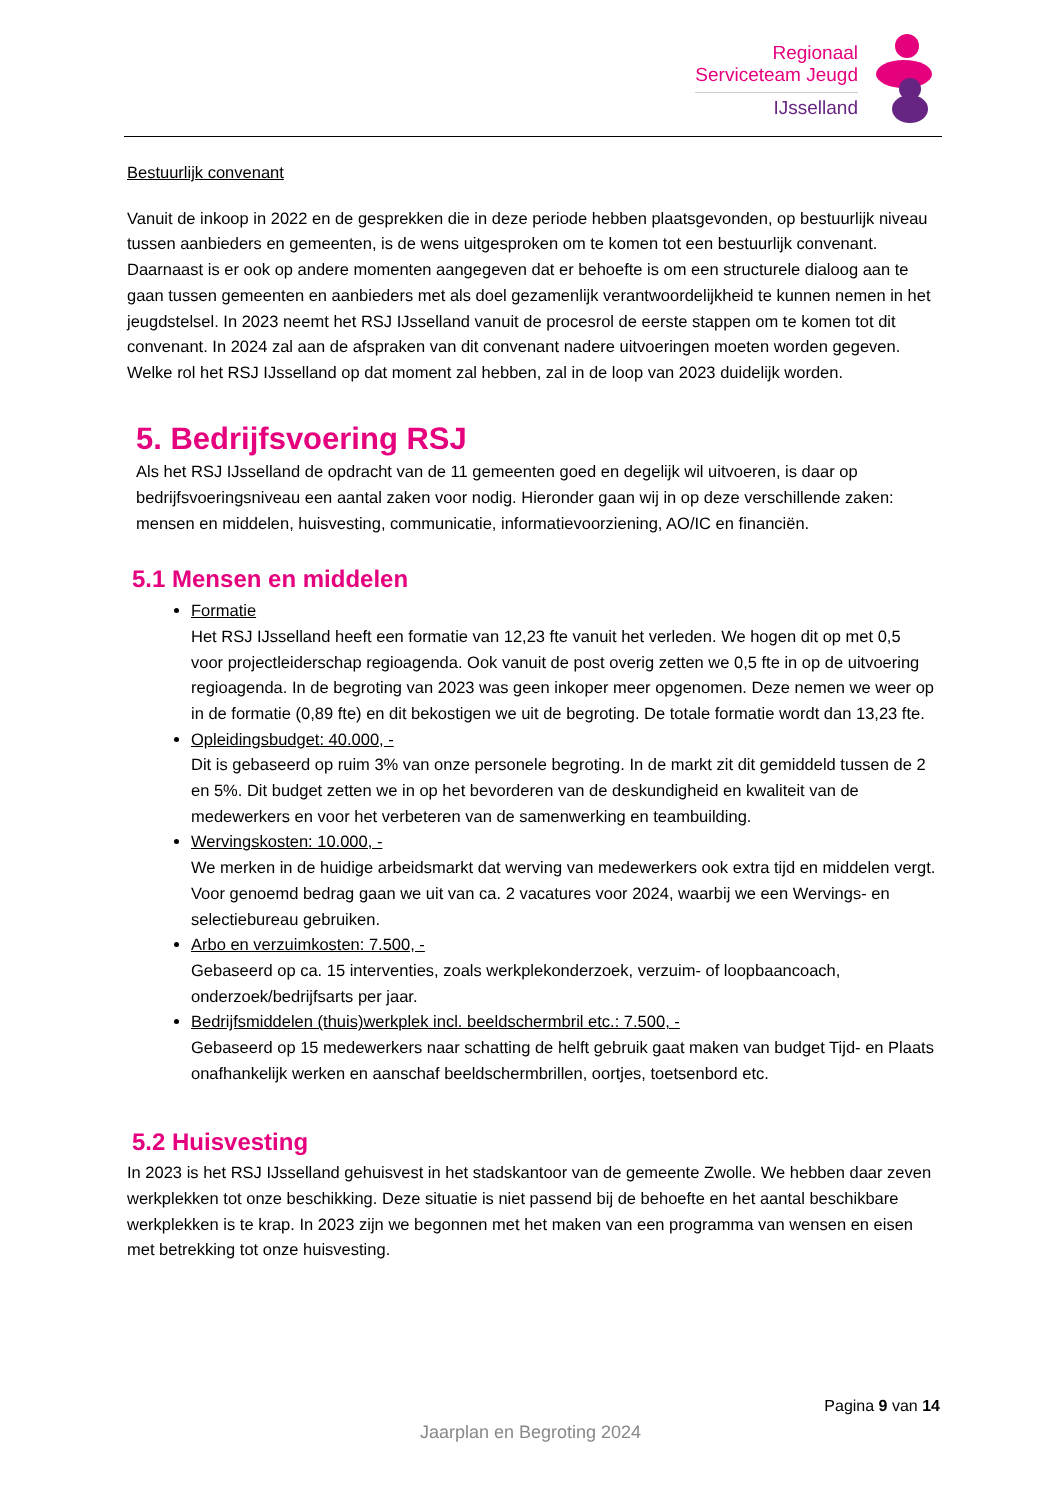Regionaal
Serviceteam Jeugd
IJsselland
Bestuurlijk convenant
Vanuit de inkoop in 2022 en de gesprekken die in deze periode hebben plaatsgevonden, op bestuurlijk niveau tussen aanbieders en gemeenten, is de wens uitgesproken om te komen tot een bestuurlijk convenant. Daarnaast is er ook op andere momenten aangegeven dat er behoefte is om een structurele dialoog aan te gaan tussen gemeenten en aanbieders met als doel gezamenlijk verantwoordelijkheid te kunnen nemen in het jeugdstelsel. In 2023 neemt het RSJ IJsselland vanuit de procesrol de eerste stappen om te komen tot dit convenant. In 2024 zal aan de afspraken van dit convenant nadere uitvoeringen moeten worden gegeven. Welke rol het RSJ IJsselland op dat moment zal hebben, zal in de loop van 2023 duidelijk worden.
5. Bedrijfsvoering RSJ
Als het RSJ IJsselland de opdracht van de 11 gemeenten goed en degelijk wil uitvoeren, is daar op bedrijfsvoeringsniveau een aantal zaken voor nodig. Hieronder gaan wij in op deze verschillende zaken: mensen en middelen, huisvesting, communicatie, informatievoorziening, AO/IC en financiën.
5.1 Mensen en middelen
Formatie
Het RSJ IJsselland heeft een formatie van 12,23 fte vanuit het verleden. We hogen dit op met 0,5 voor projectleiderschap regioagenda. Ook vanuit de post overig zetten we 0,5 fte in op de uitvoering regioagenda. In de begroting van 2023 was geen inkoper meer opgenomen. Deze nemen we weer op in de formatie (0,89 fte) en dit bekostigen we uit de begroting. De totale formatie wordt dan 13,23 fte.
Opleidingsbudget: 40.000, -
Dit is gebaseerd op ruim 3% van onze personele begroting. In de markt zit dit gemiddeld tussen de 2 en 5%. Dit budget zetten we in op het bevorderen van de deskundigheid en kwaliteit van de medewerkers en voor het verbeteren van de samenwerking en teambuilding.
Wervingskosten: 10.000, -
We merken in de huidige arbeidsmarkt dat werving van medewerkers ook extra tijd en middelen vergt. Voor genoemd bedrag gaan we uit van ca. 2 vacatures voor 2024, waarbij we een Wervings- en selectiebureau gebruiken.
Arbo en verzuimkosten: 7.500, -
Gebaseerd op ca. 15 interventies, zoals werkplekonderzoek, verzuim- of loopbaancoach, onderzoek/bedrijfsarts per jaar.
Bedrijfsmiddelen (thuis)werkplek incl. beeldschermbril etc.: 7.500, -
Gebaseerd op 15 medewerkers naar schatting de helft gebruik gaat maken van budget Tijd- en Plaats onafhankelijk werken en aanschaf beeldschermbrillen, oortjes, toetsenbord etc.
5.2 Huisvesting
In 2023 is het RSJ IJsselland gehuisvest in het stadskantoor van de gemeente Zwolle. We hebben daar zeven werkplekken tot onze beschikking. Deze situatie is niet passend bij de behoefte en het aantal beschikbare werkplekken is te krap. In 2023 zijn we begonnen met het maken van een programma van wensen en eisen met betrekking tot onze huisvesting.
Pagina 9 van 14
Jaarplan en Begroting 2024